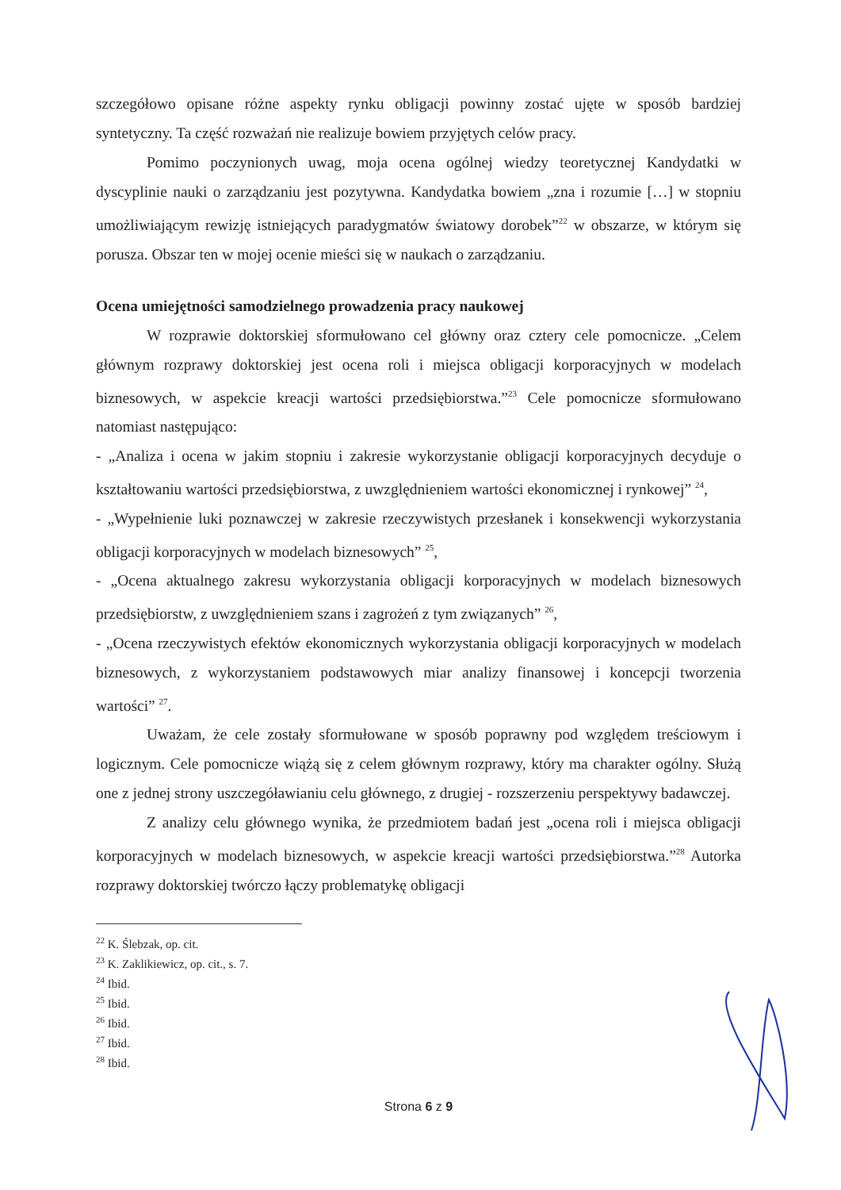szczegółowo opisane różne aspekty rynku obligacji powinny zostać ujęte w sposób bardziej syntetyczny. Ta część rozważań nie realizuje bowiem przyjętych celów pracy.
Pomimo poczynionych uwag, moja ocena ogólnej wiedzy teoretycznej Kandydatki w dyscyplinie nauki o zarządzaniu jest pozytywna. Kandydatka bowiem „zna i rozumie […] w stopniu umożliwiającym rewizję istniejących paradygmatów światowy dorobek”<sup>22</sup> w obszarze, w którym się porusza. Obszar ten w mojej ocenie mieści się w naukach o zarządzaniu.
Ocena umiejętności samodzielnego prowadzenia pracy naukowej
W rozprawie doktorskiej sformułowano cel główny oraz cztery cele pomocnicze. „Celem głównym rozprawy doktorskiej jest ocena roli i miejsca obligacji korporacyjnych w modelach biznesowych, w aspekcie kreacji wartości przedsiębiorstwa.”<sup>23</sup> Cele pomocnicze sformułowano natomiast następująco:
- „Analiza i ocena w jakim stopniu i zakresie wykorzystanie obligacji korporacyjnych decyduje o kształtowaniu wartości przedsiębiorstwa, z uwzględnieniem wartości ekonomicznej i rynkowej” <sup>24</sup>,
- „Wypełnienie luki poznawczej w zakresie rzeczywistych przesłanek i konsekwencji wykorzystania obligacji korporacyjnych w modelach biznesowych” <sup>25</sup>,
- „Ocena aktualnego zakresu wykorzystania obligacji korporacyjnych w modelach biznesowych przedsiębiorstw, z uwzględnieniem szans i zagrożeń z tym związanych” <sup>26</sup>,
- „Ocena rzeczywistych efektów ekonomicznych wykorzystania obligacji korporacyjnych w modelach biznesowych, z wykorzystaniem podstawowych miar analizy finansowej i koncepcji tworzenia wartości” <sup>27</sup>.
Uważam, że cele zostały sformułowane w sposób poprawny pod względem treściowym i logicznym. Cele pomocnicze wiążą się z celem głównym rozprawy, który ma charakter ogólny. Służą one z jednej strony uszczegóławianiu celu głównego, z drugiej - rozszerzeniu perspektywy badawczej.
Z analizy celu głównego wynika, że przedmiotem badań jest „ocena roli i miejsca obligacji korporacyjnych w modelach biznesowych, w aspekcie kreacji wartości przedsiębiorstwa.”<sup>28</sup> Autorka rozprawy doktorskiej twórczo łączy problematykę obligacji
<sup>22</sup> K. Ślebzak, op. cit.
<sup>23</sup> K. Zaklikiewicz, op. cit., s. 7.
<sup>24</sup> Ibid.
<sup>25</sup> Ibid.
<sup>26</sup> Ibid.
<sup>27</sup> Ibid.
<sup>28</sup> Ibid.
Strona 6 z 9